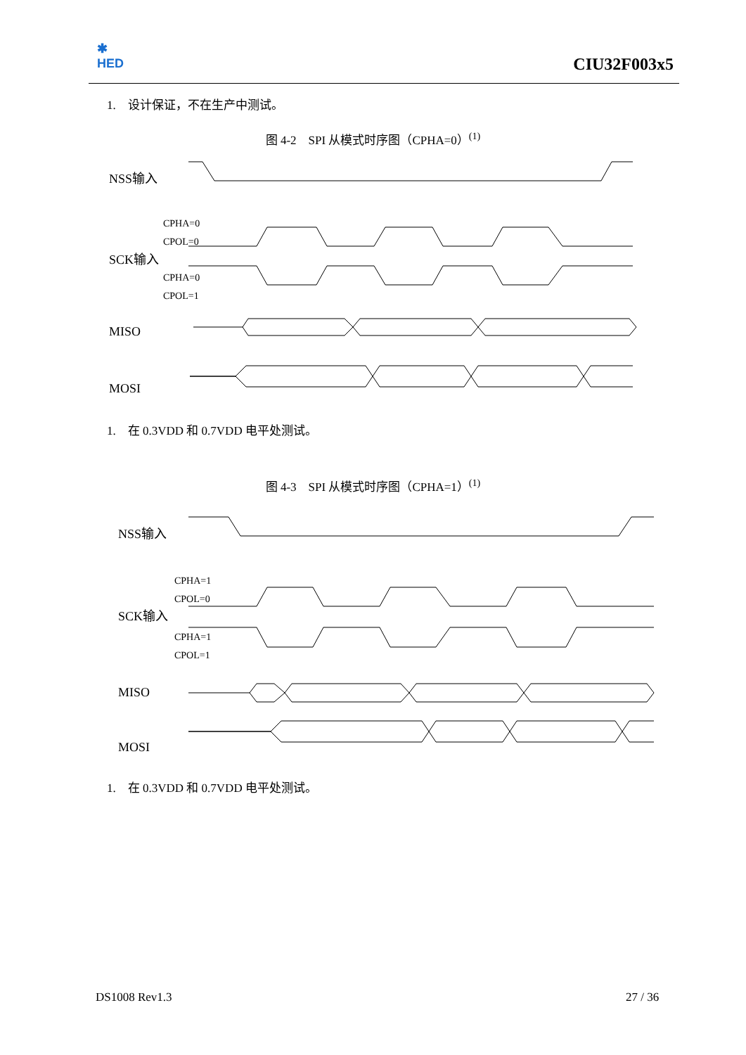✱
HED
CIU32F003x5
1. 设计保证，不在生产中测试。
图 4-2 SPI 从模式时序图（CPHA=0）<sup>(1)</sup>
NSS输入
SCK输入
CPHA=0
CPOL=0
CPHA=0
CPOL=1
MISO
MOSI
1. 在 0.3VDD 和 0.7VDD 电平处测试。
图 4-3 SPI 从模式时序图（CPHA=1）<sup>(1)</sup>
NSS输入
SCK输入
CPHA=1
CPOL=0
CPHA=1
CPOL=1
MISO
MOSI
1. 在 0.3VDD 和 0.7VDD 电平处测试。
DS1008 Rev1.3 27 / 36